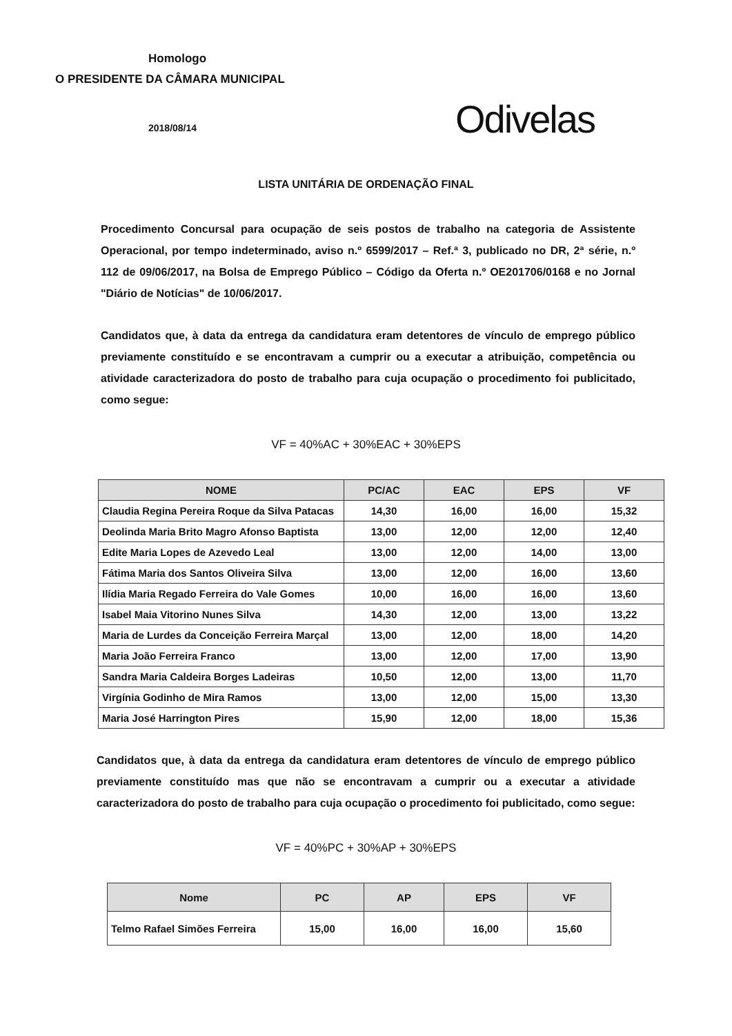Homologo
O PRESIDENTE DA CÂMARA MUNICIPAL
2018/08/14
Odivelas
LISTA UNITÁRIA DE ORDENAÇÃO FINAL
Procedimento Concursal para ocupação de seis postos de trabalho na categoria de Assistente Operacional, por tempo indeterminado, aviso n.º 6599/2017 – Ref.ª 3, publicado no DR, 2ª série, n.º 112 de 09/06/2017, na Bolsa de Emprego Público – Código da Oferta n.º OE201706/0168 e no Jornal "Diário de Notícias" de 10/06/2017.
Candidatos que, à data da entrega da candidatura eram detentores de vínculo de emprego público previamente constituído e se encontravam a cumprir ou a executar a atribuição, competência ou atividade caracterizadora do posto de trabalho para cuja ocupação o procedimento foi publicitado, como segue:
VF = 40%AC + 30%EAC + 30%EPS
| NOME | PC/AC | EAC | EPS | VF |
| --- | --- | --- | --- | --- |
| Claudia Regina Pereira Roque da Silva Patacas | 14,30 | 16,00 | 16,00 | 15,32 |
| Deolinda Maria Brito Magro Afonso Baptista | 13,00 | 12,00 | 12,00 | 12,40 |
| Edite Maria Lopes de Azevedo Leal | 13,00 | 12,00 | 14,00 | 13,00 |
| Fátima Maria dos Santos Oliveira Silva | 13,00 | 12,00 | 16,00 | 13,60 |
| Ilídia Maria Regado Ferreira do Vale Gomes | 10,00 | 16,00 | 16,00 | 13,60 |
| Isabel Maia Vitorino Nunes Silva | 14,30 | 12,00 | 13,00 | 13,22 |
| Maria de Lurdes da Conceição Ferreira Marçal | 13,00 | 12,00 | 18,00 | 14,20 |
| Maria João Ferreira Franco | 13,00 | 12,00 | 17,00 | 13,90 |
| Sandra Maria Caldeira Borges Ladeiras | 10,50 | 12,00 | 13,00 | 11,70 |
| Virgínia Godinho de Mira Ramos | 13,00 | 12,00 | 15,00 | 13,30 |
| Maria José Harrington Pires | 15,90 | 12,00 | 18,00 | 15,36 |
Candidatos que, à data da entrega da candidatura eram detentores de vínculo de emprego público previamente constituído mas que não se encontravam a cumprir ou a executar a atividade caracterizadora do posto de trabalho para cuja ocupação o procedimento foi publicitado, como segue:
VF = 40%PC + 30%AP + 30%EPS
| Nome | PC | AP | EPS | VF |
| --- | --- | --- | --- | --- |
| Telmo Rafael Simões Ferreira | 15,00 | 16,00 | 16,00 | 15,60 |